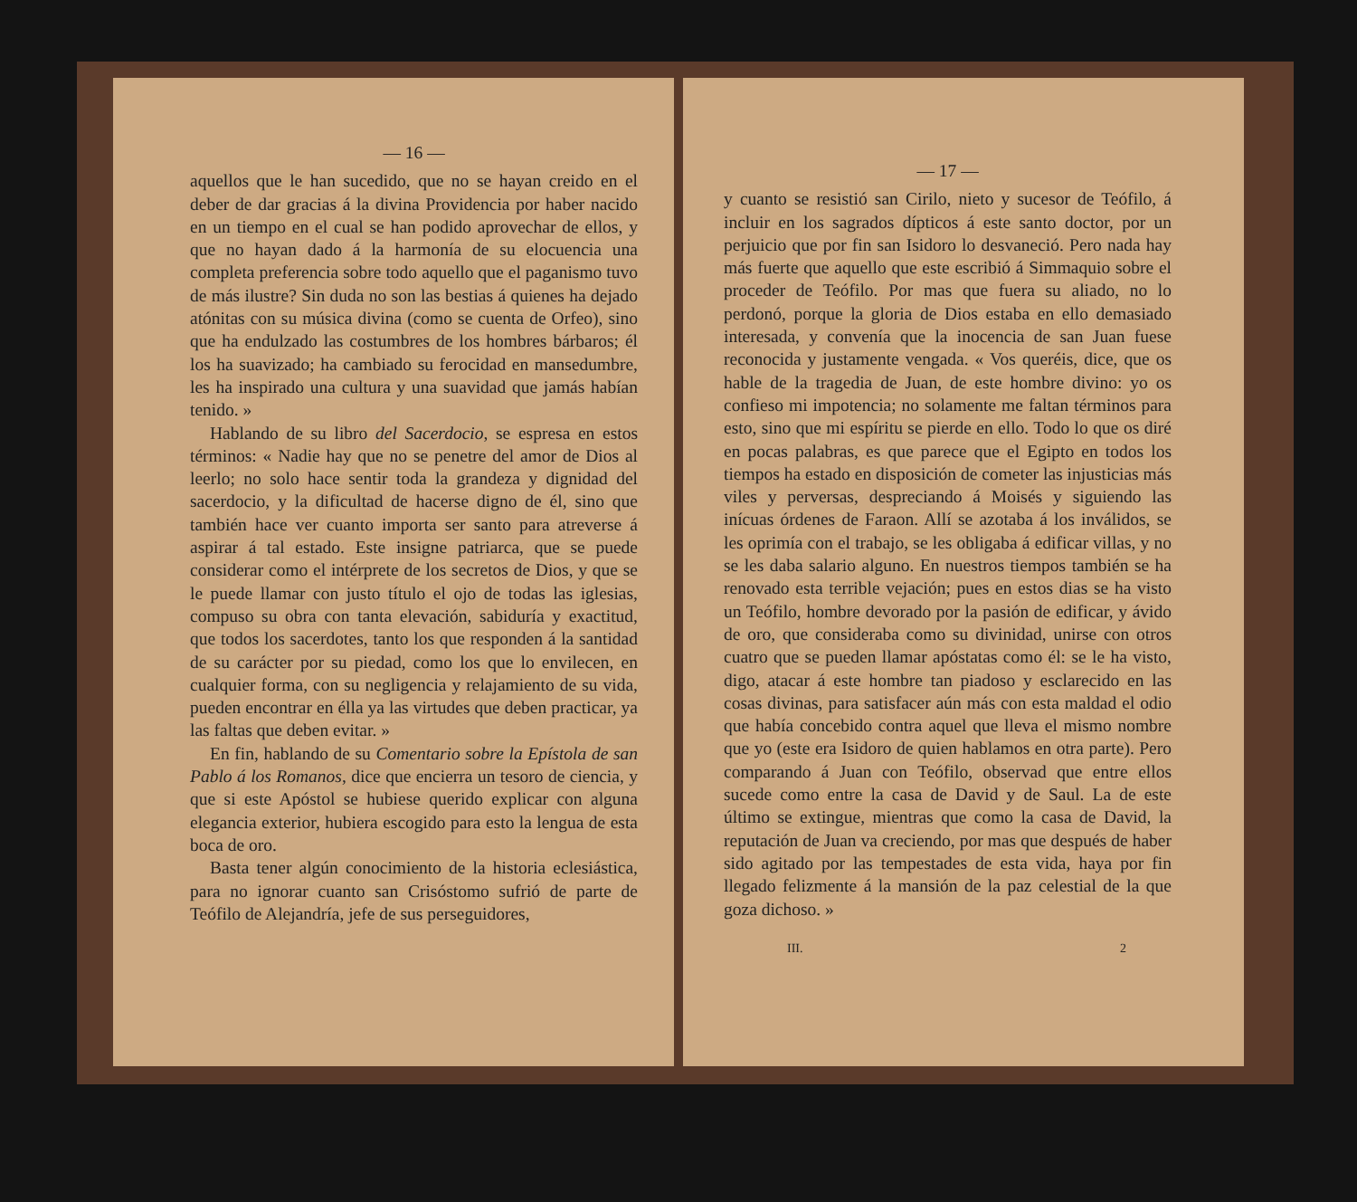— 16 —
aquellos que le han sucedido, que no se hayan creido en el deber de dar gracias á la divina Providencia por haber nacido en un tiempo en el cual se han podido aprovechar de ellos, y que no hayan dado á la harmonía de su elocuencia una completa preferencia sobre todo aquello que el paganismo tuvo de más ilustre? Sin duda no son las bestias á quienes ha dejado atónitas con su música divina (como se cuenta de Orfeo), sino que ha endulzado las costumbres de los hombres bárbaros; él los ha suavizado; ha cambiado su ferocidad en mansedumbre, les ha inspirado una cultura y una suavidad que jamás habían tenido. »
Hablando de su libro del Sacerdocio, se espresa en estos términos: « Nadie hay que no se penetre del amor de Dios al leerlo; no solo hace sentir toda la grandeza y dignidad del sacerdocio, y la dificultad de hacerse digno de él, sino que también hace ver cuanto importa ser santo para atreverse á aspirar á tal estado. Este insigne patriarca, que se puede considerar como el intérprete de los secretos de Dios, y que se le puede llamar con justo título el ojo de todas las iglesias, compuso su obra con tanta elevación, sabiduría y exactitud, que todos los sacerdotes, tanto los que responden á la santidad de su carácter por su piedad, como los que lo envilecen, en cualquier forma, con su negligencia y relajamiento de su vida, pueden encontrar en élla ya las virtudes que deben practicar, ya las faltas que deben evitar. »
En fin, hablando de su Comentario sobre la Epístola de san Pablo á los Romanos, dice que encierra un tesoro de ciencia, y que si este Apóstol se hubiese querido explicar con alguna elegancia exterior, hubiera escogido para esto la lengua de esta boca de oro.
Basta tener algún conocimiento de la historia eclesiástica, para no ignorar cuanto san Crisóstomo sufrió de parte de Teófilo de Alejandría, jefe de sus perseguidores,
— 17 —
y cuanto se resistió san Cirilo, nieto y sucesor de Teófilo, á incluir en los sagrados dípticos á este santo doctor, por un perjuicio que por fin san Isidoro lo desvaneció. Pero nada hay más fuerte que aquello que este escribió á Simmaquio sobre el proceder de Teófilo. Por mas que fuera su aliado, no lo perdonó, porque la gloria de Dios estaba en ello demasiado interesada, y convenía que la inocencia de san Juan fuese reconocida y justamente vengada. « Vos queréis, dice, que os hable de la tragedia de Juan, de este hombre divino: yo os confieso mi impotencia; no solamente me faltan términos para esto, sino que mi espíritu se pierde en ello. Todo lo que os diré en pocas palabras, es que parece que el Egipto en todos los tiempos ha estado en disposición de cometer las injusticias más viles y perversas, despreciando á Moisés y siguiendo las inícuas órdenes de Faraon. Allí se azotaba á los inválidos, se les oprimía con el trabajo, se les obligaba á edificar villas, y no se les daba salario alguno. En nuestros tiempos también se ha renovado esta terrible vejación; pues en estos dias se ha visto un Teófilo, hombre devorado por la pasión de edificar, y ávido de oro, que consideraba como su divinidad, unirse con otros cuatro que se pueden llamar apóstatas como él: se le ha visto, digo, atacar á este hombre tan piadoso y esclarecido en las cosas divinas, para satisfacer aún más con esta maldad el odio que había concebido contra aquel que lleva el mismo nombre que yo (este era Isidoro de quien hablamos en otra parte). Pero comparando á Juan con Teófilo, observad que entre ellos sucede como entre la casa de David y de Saul. La de este último se extingue, mientras que como la casa de David, la reputación de Juan va creciendo, por mas que después de haber sido agitado por las tempestades de esta vida, haya por fin llegado felizmente á la mansión de la paz celestial de la que goza dichoso. »
III. 2